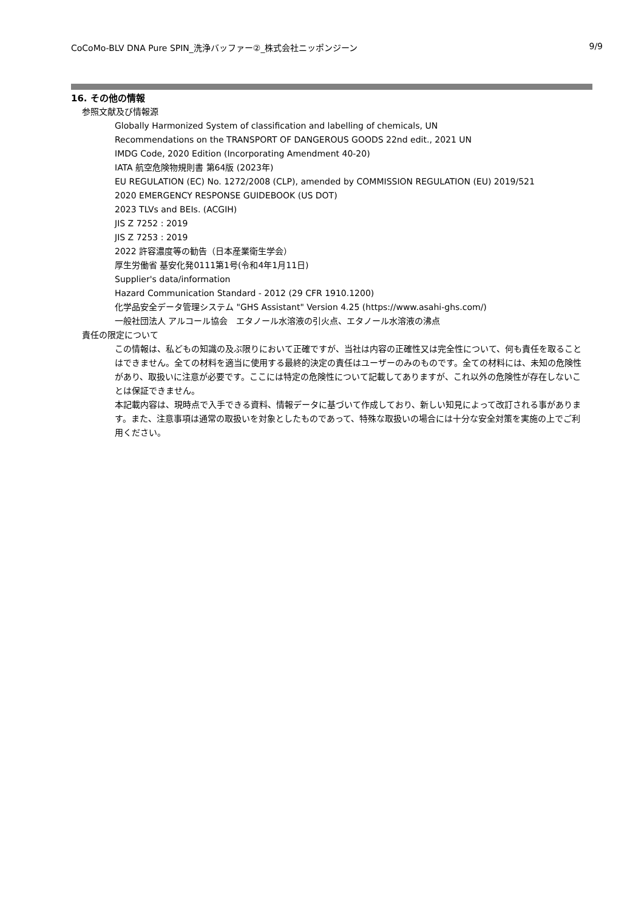CoCoMo-BLV DNA Pure SPIN_洗浄バッファー②_株式会社ニッポンジーン 9/9
16. その他の情報
参照文献及び情報源
Globally Harmonized System of classification and labelling of chemicals, UN
Recommendations on the TRANSPORT OF DANGEROUS GOODS 22nd edit., 2021 UN
IMDG Code, 2020 Edition (Incorporating Amendment 40-20)
IATA 航空危険物規則書 第64版 (2023年)
EU REGULATION (EC) No. 1272/2008 (CLP), amended by COMMISSION REGULATION (EU) 2019/521
2020 EMERGENCY RESPONSE GUIDEBOOK (US DOT)
2023 TLVs and BEIs. (ACGIH)
JIS Z 7252 : 2019
JIS Z 7253 : 2019
2022 許容濃度等の勧告（日本産業衛生学会）
厚生労働省 基安化発0111第1号(令和4年1月11日)
Supplier's data/information
Hazard Communication Standard - 2012 (29 CFR 1910.1200)
化学品安全データ管理システム "GHS Assistant" Version 4.25 (https://www.asahi-ghs.com/)
一般社団法人 アルコール協会　エタノール水溶液の引火点、エタノール水溶液の沸点
責任の限定について
この情報は、私どもの知識の及ぶ限りにおいて正確ですが、当社は内容の正確性又は完全性について、何も責任を取ることはできません。全ての材料を適当に使用する最終的決定の責任はユーザーのみのものです。全ての材料には、未知の危険性があり、取扱いに注意が必要です。ここには特定の危険性について記載してありますが、これ以外の危険性が存在しないことは保証できません。
本記載内容は、現時点で入手できる資料、情報データに基づいて作成しており、新しい知見によって改訂される事があります。また、注意事項は通常の取扱いを対象としたものであって、特殊な取扱いの場合には十分な安全対策を実施の上でご利用ください。